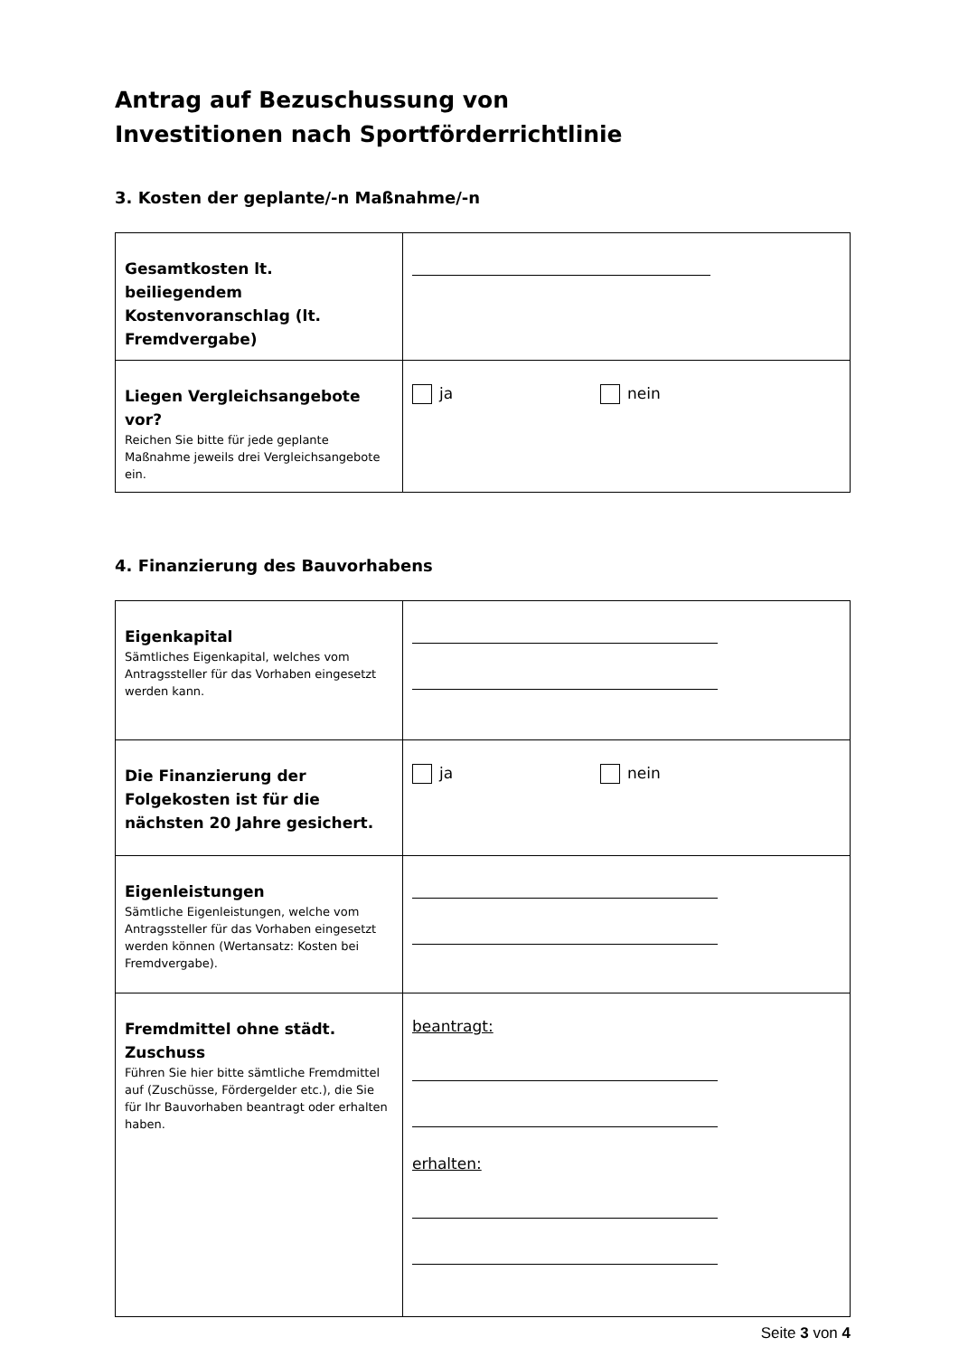Antrag auf Bezuschussung von
Investitionen nach Sportförderrichtlinie
3. Kosten der geplante/-n Maßnahme/-n
| Gesamtkosten lt. beiliegendem Kostenvoranschlag (lt. Fremdvergabe) | |
| Liegen Vergleichsangebote vor? Reichen Sie bitte für jede geplante Maßnahme jeweils drei Vergleichsangebote ein. | ja nein |
4. Finanzierung des Bauvorhabens
| Eigenkapital Sämtliches Eigenkapital, welches vom Antragssteller für das Vorhaben eingesetzt werden kann. | |
| Die Finanzierung der Folgekosten ist für die nächsten 20 Jahre gesichert. | ja nein |
| Eigenleistungen Sämtliche Eigenleistungen, welche vom Antragssteller für das Vorhaben eingesetzt werden können (Wertansatz: Kosten bei Fremdvergabe). | |
| Fremdmittel ohne städt. Zuschuss Führen Sie hier bitte sämtliche Fremdmittel auf (Zuschüsse, Fördergelder etc.), die Sie für Ihr Bauvorhaben beantragt oder erhalten haben. | beantragt: erhalten: |
Seite 3 von 4